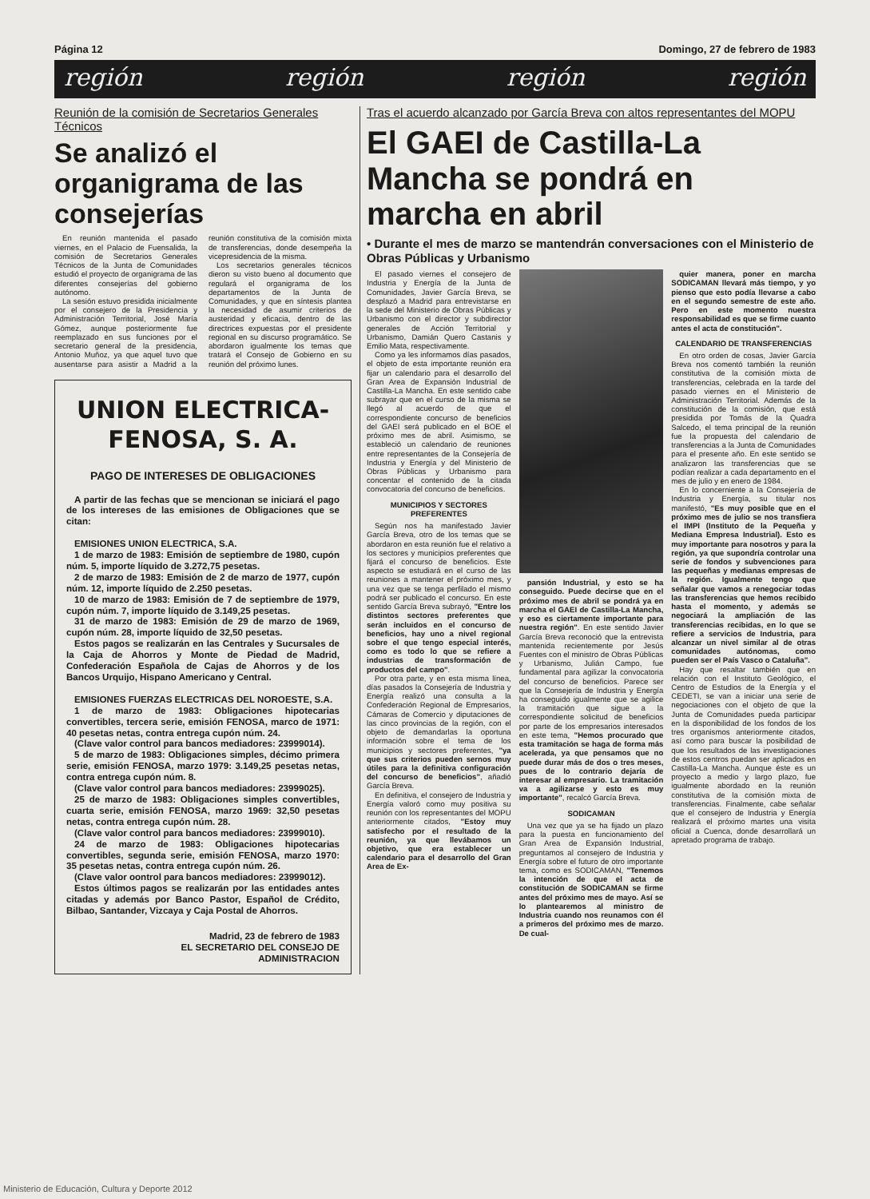Página 12 Domingo, 27 de febrero de 1983
región región región región
Reunión de la comisión de Secretarios Generales Técnicos
Se analizó el organigrama de las consejerías
En reunión mantenida el pasado viernes, en el Palacio de Fuensalida, la comisión de Secretarios Generales Técnicos de la Junta de Comunidades estudió el proyecto de organigrama de las diferentes consejerías del gobierno autónomo.
La sesión estuvo presidida inicialmente por el consejero de la Presidencia y Administración Territorial, José María Gómez, aunque posteriormente fue reemplazado en sus funciones por el secretario general de la presidencia, Antonio Muñoz, ya que aquel tuvo que ausentarse para asistir a Madrid a la reunión constitutiva de la comisión mixta de transferencias, donde desempeña la vicepresidencia de la misma.
Los secretarios generales técnicos dieron su visto bueno al documento que regulará el organigrama de los departamentos de la Junta de Comunidades, y que en síntesis plantea la necesidad de asumir criterios de austeridad y eficacia, dentro de las directrices expuestas por el presidente regional en su discurso programático. Se abordaron igualmente los temas que tratará el Consejo de Gobierno en su reunión del próximo lunes.
UNION ELECTRICA-
FENOSA, S. A.
PAGO DE INTERESES DE OBLIGACIONES
A partir de las fechas que se mencionan se iniciará el pago de los intereses de las emisiones de Obligaciones que se citan:
EMISIONES UNION ELECTRICA, S.A.
1 de marzo de 1983: Emisión de septiembre de 1980, cupón núm. 5, importe líquido de 3.272,75 pesetas.
2 de marzo de 1983: Emisión de 2 de marzo de 1977, cupón núm. 12, importe líquido de 2.250 pesetas.
10 de marzo de 1983: Emisión de 7 de septiembre de 1979, cupón núm. 7, importe líquido de 3.149,25 pesetas.
31 de marzo de 1983: Emisión de 29 de marzo de 1969, cupón núm. 28, importe líquido de 32,50 pesetas.
Estos pagos se realizarán en las Centrales y Sucursales de la Caja de Ahorros y Monte de Piedad de Madrid, Confederación Española de Cajas de Ahorros y de los Bancos Urquijo, Hispano Americano y Central.
EMISIONES FUERZAS ELECTRICAS DEL NOROESTE, S.A.
1 de marzo de 1983: Obligaciones hipotecarias convertibles, tercera serie, emisión FENOSA, marco de 1971: 40 pesetas netas, contra entrega cupón núm. 24.
(Clave valor control para bancos mediadores: 23999014).
5 de marzo de 1983: Obligaciones simples, décimo primera serie, emisión FENOSA, marzo 1979: 3.149,25 pesetas netas, contra entrega cupón núm. 8.
(Clave valor control para bancos mediadores: 23999025).
25 de marzo de 1983: Obligaciones simples convertibles, cuarta serie, emisión FENOSA, marzo 1969: 32,50 pesetas netas, contra entrega cupón núm. 28.
(Clave valor control para bancos mediadores: 23999010).
24 de marzo de 1983: Obligaciones hipotecarias convertibles, segunda serie, emisión FENOSA, marzo 1970: 35 pesetas netas, contra entrega cupón núm. 26.
(Clave valor oontrol para bancos mediadores: 23999012).
Estos últimos pagos se realizarán por las entidades antes citadas y además por Banco Pastor, Español de Crédito, Bilbao, Santander, Vizcaya y Caja Postal de Ahorros.
Madrid, 23 de febrero de 1983
EL SECRETARIO DEL CONSEJO DE
ADMINISTRACION
Tras el acuerdo alcanzado por García Breva con altos representantes del MOPU
El GAEI de Castilla-La Mancha se pondrá en marcha en abril
• Durante el mes de marzo se mantendrán conversaciones con el Ministerio de Obras Públicas y Urbanismo
El pasado viernes el consejero de Industria y Energía de la Junta de Comunidades, Javier García Breva, se desplazó a Madrid para entrevistarse en la sede del Ministerio de Obras Públicas y Urbanismo con el director y subdirector generales de Acción Territorial y Urbanismo, Damián Quero Castanis y Emilio Mata, respectivamente.
Como ya les informamos días pasados, el objeto de esta importante reunión era fijar un calendario para el desarrollo del Gran Area de Expansión Industrial de Castilla-La Mancha. En este sentido cabe subrayar que en el curso de la misma se llegó al acuerdo de que el correspondiente concurso de beneficios del GAEI será publicado en el BOE el próximo mes de abril. Asimismo, se estableció un calendario de reuniones entre representantes de la Consejería de Industria y Energía y del Ministerio de Obras Públicas y Urbanismo para concentar el contenido de la citada convocatoria del concurso de beneficios.
MUNICIPIOS Y SECTORES PREFERENTES
Según nos ha manifestado Javier García Breva, otro de los temas que se abordaron en esta reunión fue el relativo a los sectores y municipios preferentes que fijará el concurso de beneficios. Este aspecto se estudiará en el curso de las reuniones a mantener el próximo mes, y una vez que se tenga perfilado el mismo podrá ser publicado el concurso. En este sentido García Breva subrayó, "Entre los distintos sectores preferentes que serán incluidos en el concurso de beneficios, hay uno a nivel regional sobre el que tengo especial interés, como es todo lo que se refiere a industrias de transformación de productos del campo".
Por otra parte, y en esta misma línea, días pasados la Consejería de Industria y Energía realizó una consulta a la Confederación Regional de Empresarios, Cámaras de Comercio y diputaciones de las cinco provincias de la región, con el objeto de demandarlas la oportuna información sobre el tema de los municipios y sectores preferentes, "ya que sus criterios pueden sernos muy útiles para la definitiva configuración del concurso de beneficios", añadió García Breva.
En definitiva, el consejero de Industria y Energía valoró como muy positiva su reunión con los representantes del MOPU anteriormente citados, "Estoy muy satisfecho por el resultado de la reunión, ya que llevábamos un objetivo, que era establecer un calendario para el desarrollo del Gran Area de Ex-
pansión Industrial, y esto se ha conseguido. Puede decirse que en el próximo mes de abril se pondrá ya en marcha el GAEI de Castilla-La Mancha, y eso es ciertamente importante para nuestra región". En este sentido Javier García Breva reconoció que la entrevista mantenida recientemente por Jesús Fuentes con el ministro de Obras Públicas y Urbanismo, Julián Campo, fue fundamental para agilizar la convocatoria del concurso de beneficios. Parece ser que la Consejería de Industria y Energía ha conseguido igualmente que se agilice la tramitación que sigue a la correspondiente solicitud de beneficios por parte de los empresarios interesados en este tema, "Hemos procurado que esta tramitación se haga de forma más acelerada, ya que pensamos que no puede durar más de dos o tres meses, pues de lo contrario dejaría de interesar al empresario. La tramitación va a agilizarse y esto es muy importante", recalcó García Breva.
SODICAMAN
Una vez que ya se ha fijado un plazo para la puesta en funcionamiento del Gran Area de Expansión Industrial, preguntamos al consejero de Industria y Energía sobre el futuro de otro importante tema, como es SODICAMAN, "Tenemos la intención de que el acta de constitución de SODICAMAN se firme antes del próximo mes de mayo. Así se lo plantearemos al ministro de Industria cuando nos reunamos con él a primeros del próximo mes de marzo. De cual-
quier manera, poner en marcha SODICAMAN llevará más tiempo, y yo pienso que esto podía llevarse a cabo en el segundo semestre de este año. Pero en este momento nuestra responsabilidad es que se firme cuanto antes el acta de constitución".
CALENDARIO DE TRANSFERENCIAS
En otro orden de cosas, Javier García Breva nos comentó también la reunión constitutiva de la comisión mixta de transferencias, celebrada en la tarde del pasado viernes en el Ministerio de Administración Territorial. Además de la constitución de la comisión, que está presidida por Tomás de la Quadra Salcedo, el tema principal de la reunión fue la propuesta del calendario de transferencias a la Junta de Comunidades para el presente año. En este sentido se analizaron las transferencias que se podían realizar a cada departamento en el mes de julio y en enero de 1984.
En lo concerniente a la Consejería de Industria y Energía, su titular nos manifestó, "Es muy posible que en el próximo mes de julio se nos transfiera el IMPI (Instituto de la Pequeña y Mediana Empresa Industrial). Esto es muy importante para nosotros y para la región, ya que supondría controlar una serie de fondos y subvenciones para las pequeñas y medianas empresas de la región. Igualmente tengo que señalar que vamos a renegociar todas las transferencias que hemos recibido hasta el momento, y además se negociará la ampliación de las transferencias recibidas, en lo que se refiere a servicios de Industria, para alcanzar un nivel similar al de otras comunidades autónomas, como pueden ser el País Vasco o Cataluña".
Hay que resaltar también que en relación con el Instituto Geológico, el Centro de Estudios de la Energía y el CEDETI, se van a iniciar una serie de negociaciones con el objeto de que la Junta de Comunidades pueda participar en la disponibilidad de los fondos de los tres organismos anteriormente citados, así como para buscar la posibilidad de que los resultados de las investigaciones de estos centros puedan ser aplicados en Castilla-La Mancha. Aunque éste es un proyecto a medio y largo plazo, fue igualmente abordado en la reunión constitutiva de la comisión mixta de transferencias. Finalmente, cabe señalar que el consejero de Industria y Energía realizará el próximo martes una visita oficial a Cuenca, donde desarrollará un apretado programa de trabajo.
Ministerio de Educación, Cultura y Deporte 2012